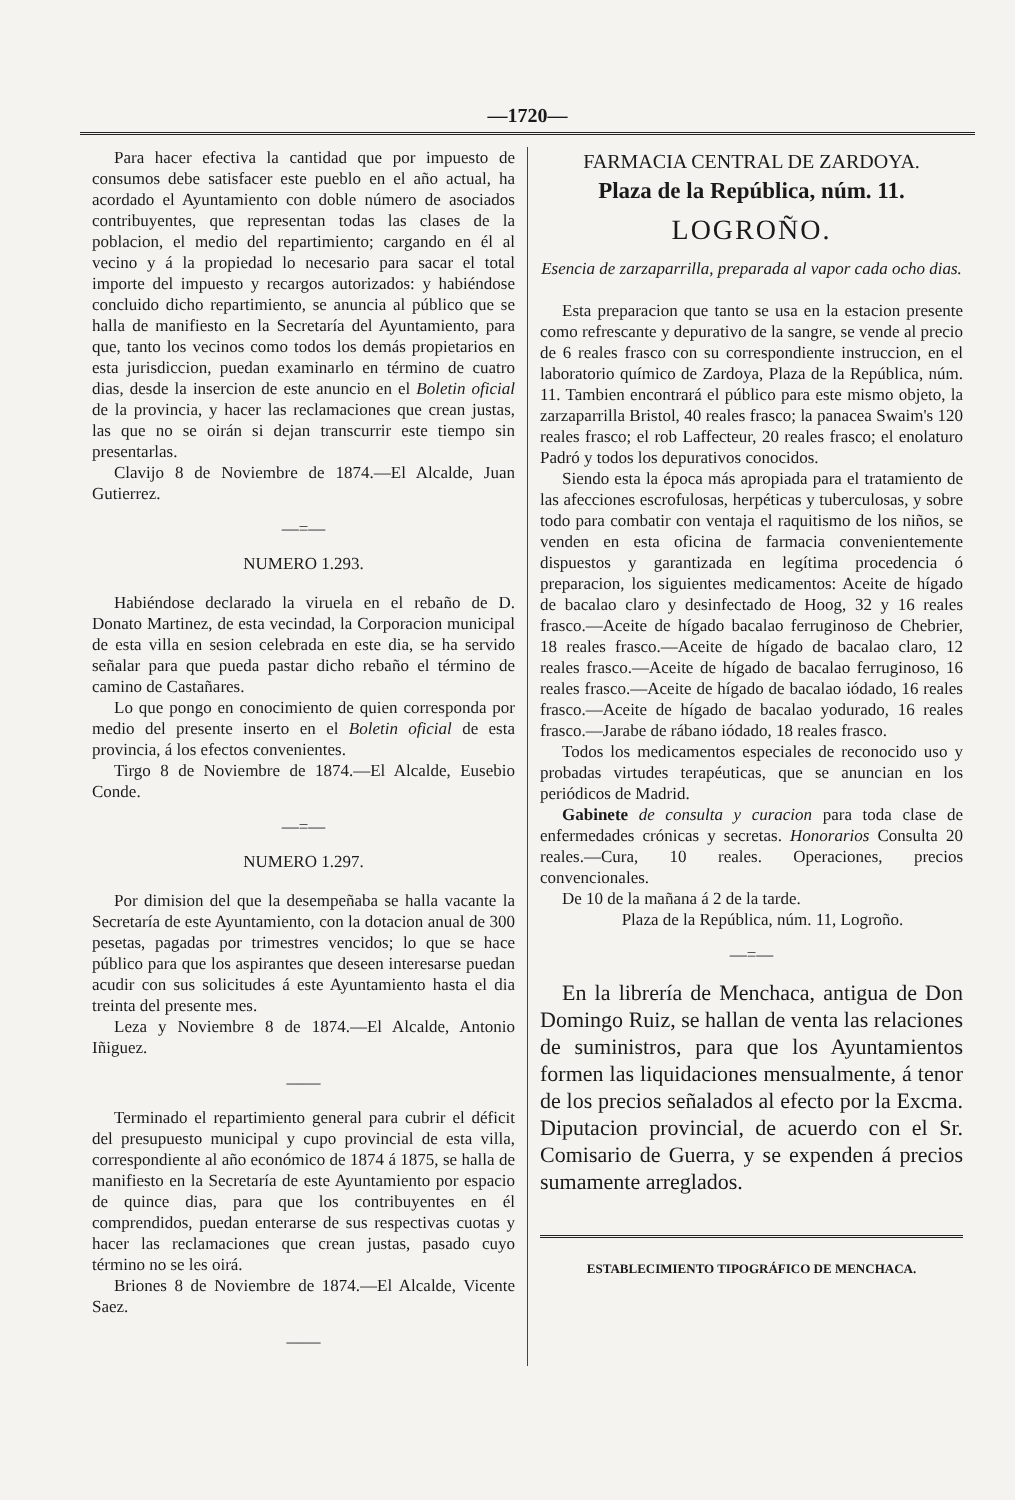—1720—
Para hacer efectiva la cantidad que por impuesto de consumos debe satisfacer este pueblo en el año actual, ha acordado el Ayuntamiento con doble número de asociados contribuyentes, que representan todas las clases de la poblacion, el medio del repartimiento; cargando en él al vecino y á la propiedad lo necesario para sacar el total importe del impuesto y recargos autorizados: y habiéndose concluido dicho repartimiento, se anuncia al público que se halla de manifiesto en la Secretaría del Ayuntamiento, para que, tanto los vecinos como todos los demás propietarios en esta jurisdiccion, puedan examinarlo en término de cuatro dias, desde la insercion de este anuncio en el Boletin oficial de la provincia, y hacer las reclamaciones que crean justas, las que no se oirán si dejan transcurrir este tiempo sin presentarlas.
Clavijo 8 de Noviembre de 1874.—El Alcalde, Juan Gutierrez.
—=—
NUMERO 1.293.
Habiéndose declarado la viruela en el rebaño de D. Donato Martinez, de esta vecindad, la Corporacion municipal de esta villa en sesion celebrada en este dia, se ha servido señalar para que pueda pastar dicho rebaño el término de camino de Castañares.
Lo que pongo en conocimiento de quien corresponda por medio del presente inserto en el Boletin oficial de esta provincia, á los efectos convenientes.
Tirgo 8 de Noviembre de 1874.—El Alcalde, Eusebio Conde.
—=—
NUMERO 1.297.
Por dimision del que la desempeñaba se halla vacante la Secretaría de este Ayuntamiento, con la dotacion anual de 300 pesetas, pagadas por trimestres vencidos; lo que se hace público para que los aspirantes que deseen interesarse puedan acudir con sus solicitudes á este Ayuntamiento hasta el dia treinta del presente mes.
Leza y Noviembre 8 de 1874.—El Alcalde, Antonio Iñiguez.
——
Terminado el repartimiento general para cubrir el déficit del presupuesto municipal y cupo provincial de esta villa, correspondiente al año económico de 1874 á 1875, se halla de manifiesto en la Secretaría de este Ayuntamiento por espacio de quince dias, para que los contribuyentes en él comprendidos, puedan enterarse de sus respectivas cuotas y hacer las reclamaciones que crean justas, pasado cuyo término no se les oirá.
Briones 8 de Noviembre de 1874.—El Alcalde, Vicente Saez.
——
FARMACIA CENTRAL DE ZARDOYA.
Plaza de la República, núm. 11.
LOGROÑO.
Esencia de zarzaparrilla, preparada al vapor cada ocho dias.
Esta preparacion que tanto se usa en la estacion presente como refrescante y depurativo de la sangre, se vende al precio de 6 reales frasco con su correspondiente instruccion, en el laboratorio químico de Zardoya, Plaza de la República, núm. 11. Tambien encontrará el público para este mismo objeto, la zarzaparrilla Bristol, 40 reales frasco; la panacea Swaim's 120 reales frasco; el rob Laffecteur, 20 reales frasco; el enolaturo Padró y todos los depurativos conocidos.
Siendo esta la época más apropiada para el tratamiento de las afecciones escrofulosas, herpéticas y tuberculosas, y sobre todo para combatir con ventaja el raquitismo de los niños, se venden en esta oficina de farmacia convenientemente dispuestos y garantizada en legítima procedencia ó preparacion, los siguientes medicamentos: Aceite de hígado de bacalao claro y desinfectado de Hoog, 32 y 16 reales frasco.—Aceite de hígado bacalao ferruginoso de Chebrier, 18 reales frasco.—Aceite de hígado de bacalao claro, 12 reales frasco.—Aceite de hígado de bacalao ferruginoso, 16 reales frasco.—Aceite de hígado de bacalao iódado, 16 reales frasco.—Aceite de hígado de bacalao yodurado, 16 reales frasco.—Jarabe de rábano iódado, 18 reales frasco.
Todos los medicamentos especiales de reconocido uso y probadas virtudes terapéuticas, que se anuncian en los periódicos de Madrid.
Gabinete de consulta y curacion para toda clase de enfermedades crónicas y secretas. Honorarios Consulta 20 reales.—Cura, 10 reales. Operaciones, precios convencionales.
De 10 de la mañana á 2 de la tarde.
Plaza de la República, núm. 11, Logroño.
—=—
En la librería de Menchaca, antigua de Don Domingo Ruiz, se hallan de venta las relaciones de suministros, para que los Ayuntamientos formen las liquidaciones mensualmente, á tenor de los precios señalados al efecto por la Excma. Diputacion provincial, de acuerdo con el Sr. Comisario de Guerra, y se expenden á precios sumamente arreglados.
ESTABLECIMIENTO TIPOGRÁFICO DE MENCHACA.